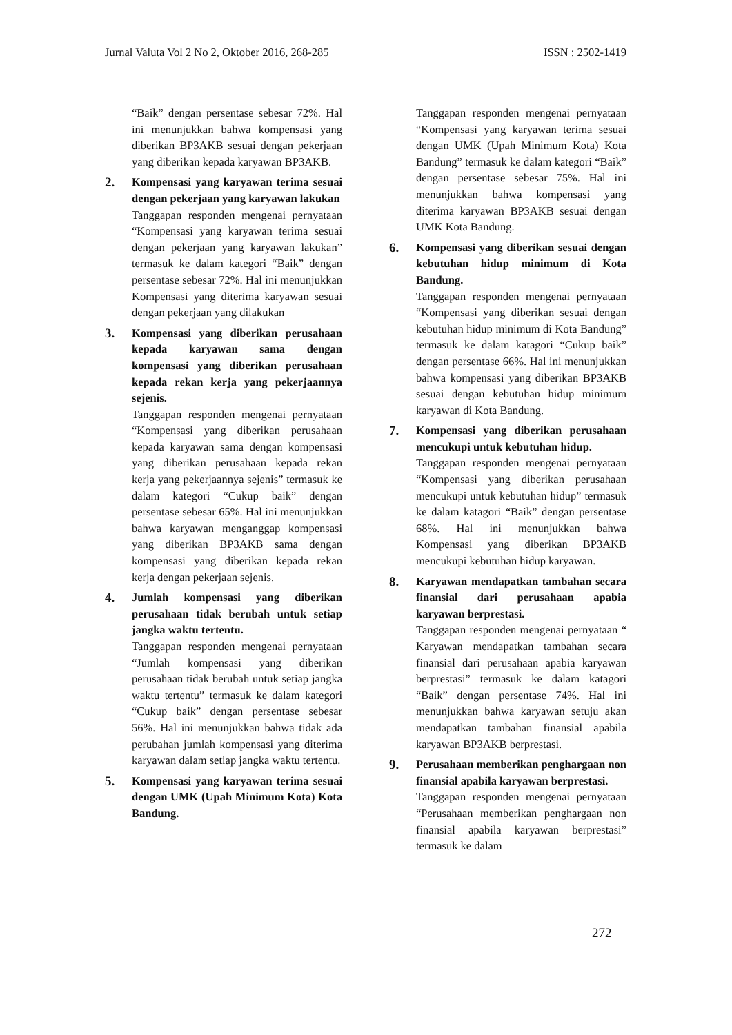Jurnal Valuta Vol 2 No 2, Oktober 2016, 268-285 ISSN : 2502-1419
“Baik” dengan persentase sebesar 72%. Hal ini menunjukkan bahwa kompensasi yang diberikan BP3AKB sesuai dengan pekerjaan yang diberikan kepada karyawan BP3AKB.
2.
Kompensasi yang karyawan terima sesuai dengan pekerjaan yang karyawan lakukan
Tanggapan responden mengenai pernyataan “Kompensasi yang karyawan terima sesuai dengan pekerjaan yang karyawan lakukan” termasuk ke dalam kategori “Baik” dengan persentase sebesar 72%. Hal ini menunjukkan Kompensasi yang diterima karyawan sesuai dengan pekerjaan yang dilakukan
3.
Kompensasi yang diberikan perusahaan kepada karyawan sama dengan kompensasi yang diberikan perusahaan kepada rekan kerja yang pekerjaannya sejenis.
Tanggapan responden mengenai pernyataan “Kompensasi yang diberikan perusahaan kepada karyawan sama dengan kompensasi yang diberikan perusahaan kepada rekan kerja yang pekerjaannya sejenis” termasuk ke dalam kategori “Cukup baik” dengan persentase sebesar 65%. Hal ini menunjukkan bahwa karyawan menganggap kompensasi yang diberikan BP3AKB sama dengan kompensasi yang diberikan kepada rekan kerja dengan pekerjaan sejenis.
4.
Jumlah kompensasi yang diberikan perusahaan tidak berubah untuk setiap jangka waktu tertentu.
Tanggapan responden mengenai pernyataan “Jumlah kompensasi yang diberikan perusahaan tidak berubah untuk setiap jangka waktu tertentu” termasuk ke dalam kategori “Cukup baik” dengan persentase sebesar 56%. Hal ini menunjukkan bahwa tidak ada perubahan jumlah kompensasi yang diterima karyawan dalam setiap jangka waktu tertentu.
5.
Kompensasi yang karyawan terima sesuai dengan UMK (Upah Minimum Kota) Kota Bandung.
Tanggapan responden mengenai pernyataan “Kompensasi yang karyawan terima sesuai dengan UMK (Upah Minimum Kota) Kota Bandung” termasuk ke dalam kategori “Baik” dengan persentase sebesar 75%. Hal ini menunjukkan bahwa kompensasi yang diterima karyawan BP3AKB sesuai dengan UMK Kota Bandung.
6.
Kompensasi yang diberikan sesuai dengan kebutuhan hidup minimum di Kota Bandung.
Tanggapan responden mengenai pernyataan “Kompensasi yang diberikan sesuai dengan kebutuhan hidup minimum di Kota Bandung” termasuk ke dalam katagori “Cukup baik” dengan persentase 66%. Hal ini menunjukkan bahwa kompensasi yang diberikan BP3AKB sesuai dengan kebutuhan hidup minimum karyawan di Kota Bandung.
7.
Kompensasi yang diberikan perusahaan mencukupi untuk kebutuhan hidup.
Tanggapan responden mengenai pernyataan “Kompensasi yang diberikan perusahaan mencukupi untuk kebutuhan hidup” termasuk ke dalam katagori “Baik” dengan persentase 68%. Hal ini menunjukkan bahwa Kompensasi yang diberikan BP3AKB mencukupi kebutuhan hidup karyawan.
8.
Karyawan mendapatkan tambahan secara finansial dari perusahaan apabia karyawan berprestasi.
Tanggapan responden mengenai pernyataan “ Karyawan mendapatkan tambahan secara finansial dari perusahaan apabia karyawan berprestasi” termasuk ke dalam katagori “Baik” dengan persentase 74%. Hal ini menunjukkan bahwa karyawan setuju akan mendapatkan tambahan finansial apabila karyawan BP3AKB berprestasi.
9.
Perusahaan memberikan penghargaan non finansial apabila karyawan berprestasi.
Tanggapan responden mengenai pernyataan “Perusahaan memberikan penghargaan non finansial apabila karyawan berprestasi” termasuk ke dalam
272